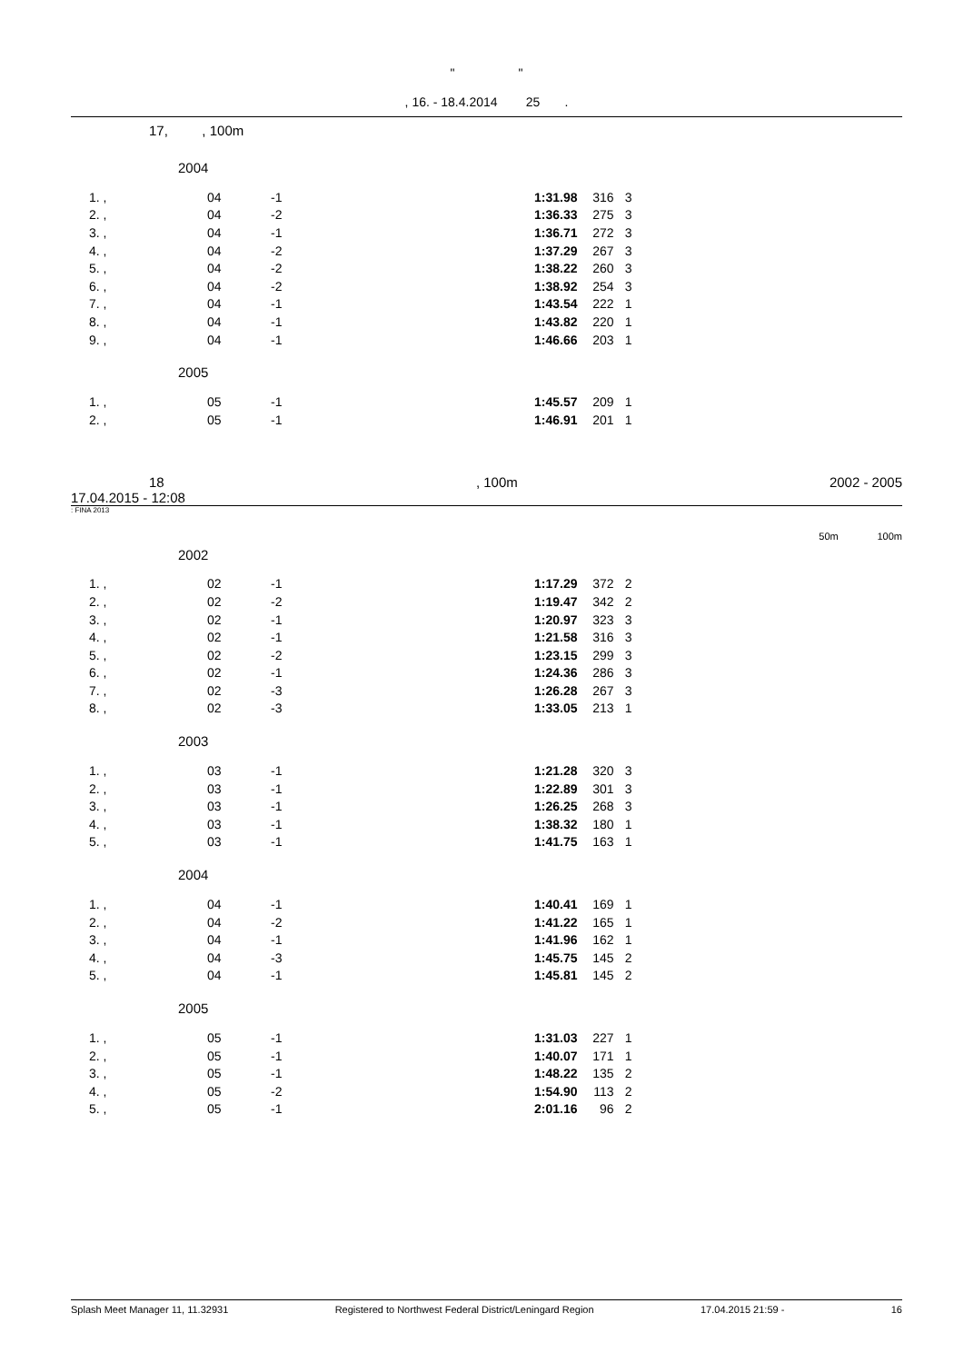" "
, 16. - 18.4.2014 25 .
17, , 100m
2004
| 1. , | 04 | -1 | 1:31.98 | 316 | 3 |
| 2. , | 04 | -2 | 1:36.33 | 275 | 3 |
| 3. , | 04 | -1 | 1:36.71 | 272 | 3 |
| 4. , | 04 | -2 | 1:37.29 | 267 | 3 |
| 5. , | 04 | -2 | 1:38.22 | 260 | 3 |
| 6. , | 04 | -2 | 1:38.92 | 254 | 3 |
| 7. , | 04 | -1 | 1:43.54 | 222 | 1 |
| 8. , | 04 | -1 | 1:43.82 | 220 | 1 |
| 9. , | 04 | -1 | 1:46.66 | 203 | 1 |
2005
| 1. , | 05 | -1 | 1:45.57 | 209 | 1 |
| 2. , | 05 | -1 | 1:46.91 | 201 | 1 |
18, 100m 2002 - 2005
17.04.2015 - 12:08
: FINA 2013
50m 100m
2002
| 1. , | 02 | -1 | 1:17.29 | 372 | 2 |
| 2. , | 02 | -2 | 1:19.47 | 342 | 2 |
| 3. , | 02 | -1 | 1:20.97 | 323 | 3 |
| 4. , | 02 | -1 | 1:21.58 | 316 | 3 |
| 5. , | 02 | -2 | 1:23.15 | 299 | 3 |
| 6. , | 02 | -1 | 1:24.36 | 286 | 3 |
| 7. , | 02 | -3 | 1:26.28 | 267 | 3 |
| 8. , | 02 | -3 | 1:33.05 | 213 | 1 |
2003
| 1. , | 03 | -1 | 1:21.28 | 320 | 3 |
| 2. , | 03 | -1 | 1:22.89 | 301 | 3 |
| 3. , | 03 | -1 | 1:26.25 | 268 | 3 |
| 4. , | 03 | -1 | 1:38.32 | 180 | 1 |
| 5. , | 03 | -1 | 1:41.75 | 163 | 1 |
2004
| 1. , | 04 | -1 | 1:40.41 | 169 | 1 |
| 2. , | 04 | -2 | 1:41.22 | 165 | 1 |
| 3. , | 04 | -1 | 1:41.96 | 162 | 1 |
| 4. , | 04 | -3 | 1:45.75 | 145 | 2 |
| 5. , | 04 | -1 | 1:45.81 | 145 | 2 |
2005
| 1. , | 05 | -1 | 1:31.03 | 227 | 1 |
| 2. , | 05 | -1 | 1:40.07 | 171 | 1 |
| 3. , | 05 | -1 | 1:48.22 | 135 | 2 |
| 4. , | 05 | -2 | 1:54.90 | 113 | 2 |
| 5. , | 05 | -1 | 2:01.16 | 96 | 2 |
Splash Meet Manager 11, 11.32931 Registered to Northwest Federal District/Leningard Region 17.04.2015 21:59 - 16